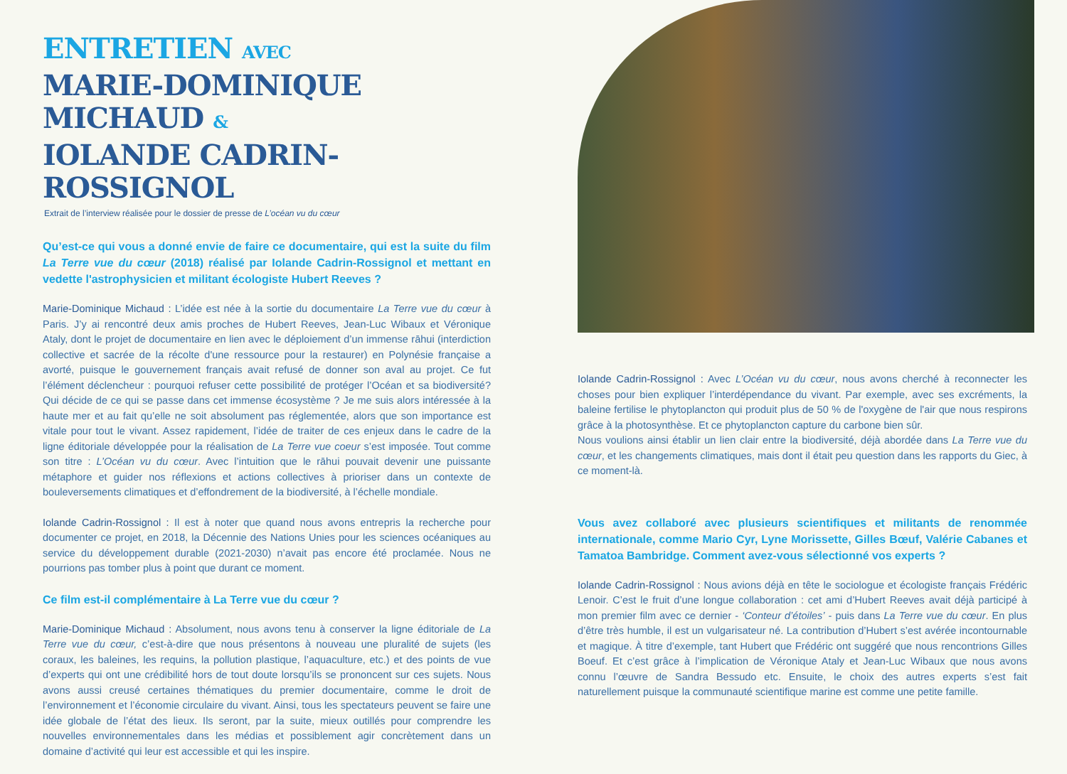ENTRETIEN AVEC
MARIE-DOMINIQUE MICHAUD &
IOLANDE CADRIN-ROSSIGNOL
Extrait de l’interview réalisée pour le dossier de presse de L’océan vu du cœur
Qu’est-ce qui vous a donné envie de faire ce documentaire, qui est la suite du film La Terre vue du cœur (2018) réalisé par Iolande Cadrin-Rossignol et mettant en vedette l'astrophysicien et militant écologiste Hubert Reeves ?
Marie-Dominique Michaud : L’idée est née à la sortie du documentaire La Terre vue du cœur à Paris. J’y ai rencontré deux amis proches de Hubert Reeves, Jean-Luc Wibaux et Véronique Ataly, dont le projet de documentaire en lien avec le déploiement d’un immense rāhui (interdiction collective et sacrée de la récolte d'une ressource pour la restaurer) en Polynésie française a avorté, puisque le gouvernement français avait refusé de donner son aval au projet. Ce fut l’élément déclencheur : pourquoi refuser cette possibilité de protéger l’Océan et sa biodiversité? Qui décide de ce qui se passe dans cet immense écosystème ? Je me suis alors intéressée à la haute mer et au fait qu’elle ne soit absolument pas réglementée, alors que son importance est vitale pour tout le vivant. Assez rapidement, l’idée de traiter de ces enjeux dans le cadre de la ligne éditoriale développée pour la réalisation de La Terre vue coeur s’est imposée. Tout comme son titre : L’Océan vu du cœur. Avec l’intuition que le rāhui pouvait devenir une puissante métaphore et guider nos réflexions et actions collectives à prioriser dans un contexte de bouleversements climatiques et d’effondrement de la biodiversité, à l’échelle mondiale.
Iolande Cadrin-Rossignol : Il est à noter que quand nous avons entrepris la recherche pour documenter ce projet, en 2018, la Décennie des Nations Unies pour les sciences océaniques au service du développement durable (2021-2030) n’avait pas encore été proclamée. Nous ne pourrions pas tomber plus à point que durant ce moment.
Ce film est-il complémentaire à La Terre vue du cœur ?
Marie-Dominique Michaud : Absolument, nous avons tenu à conserver la ligne éditoriale de La Terre vue du cœur, c’est-à-dire que nous présentons à nouveau une pluralité de sujets (les coraux, les baleines, les requins, la pollution plastique, l’aquaculture, etc.) et des points de vue d’experts qui ont une crédibilité hors de tout doute lorsqu’ils se prononcent sur ces sujets. Nous avons aussi creusé certaines thématiques du premier documentaire, comme le droit de l’environnement et l’économie circulaire du vivant. Ainsi, tous les spectateurs peuvent se faire une idée globale de l’état des lieux. Ils seront, par la suite, mieux outillés pour comprendre les nouvelles environnementales dans les médias et possiblement agir concrètement dans un domaine d’activité qui leur est accessible et qui les inspire.
Iolande Cadrin-Rossignol : Avec L’Océan vu du cœur, nous avons cherché à reconnecter les choses pour bien expliquer l’interdépendance du vivant. Par exemple, avec ses excréments, la baleine fertilise le phytoplancton qui produit plus de 50 % de l'oxygène de l'air que nous respirons grâce à la photosynthèse. Et ce phytoplancton capture du carbone bien sûr.
Nous voulions ainsi établir un lien clair entre la biodiversité, déjà abordée dans La Terre vue du cœur, et les changements climatiques, mais dont il était peu question dans les rapports du Giec, à ce moment-là.
Vous avez collaboré avec plusieurs scientifiques et militants de renommée internationale, comme Mario Cyr, Lyne Morissette, Gilles Bœuf, Valérie Cabanes et Tamatoa Bambridge. Comment avez-vous sélectionné vos experts ?
Iolande Cadrin-Rossignol : Nous avions déjà en tête le sociologue et écologiste français Frédéric Lenoir. C’est le fruit d’une longue collaboration : cet ami d’Hubert Reeves avait déjà participé à mon premier film avec ce dernier - ‘Conteur d’étoiles’ - puis dans La Terre vue du cœur. En plus d’être très humble, il est un vulgarisateur né. La contribution d’Hubert s’est avérée incontournable et magique. À titre d’exemple, tant Hubert que Frédéric ont suggéré que nous rencontrions Gilles Boeuf. Et c’est grâce à l’implication de Véronique Ataly et Jean-Luc Wibaux que nous avons connu l’œuvre de Sandra Bessudo etc. Ensuite, le choix des autres experts s’est fait naturellement puisque la communauté scientifique marine est comme une petite famille.